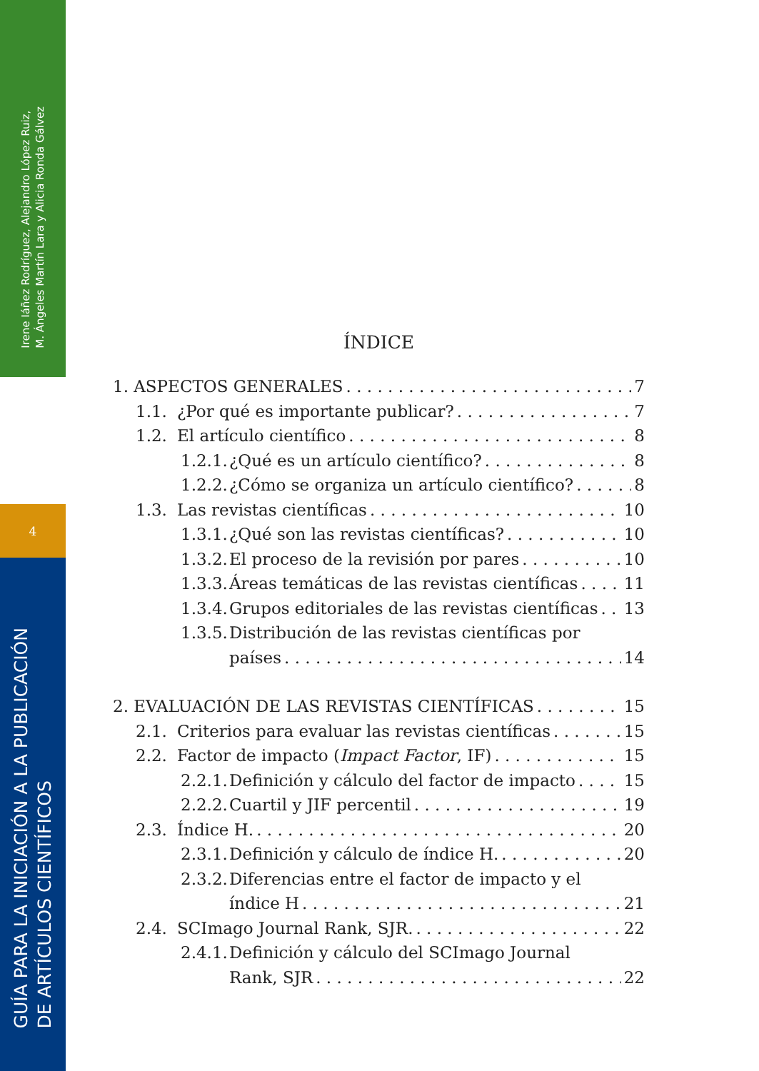Irene Iáñez Rodríguez, Alejandro López Ruiz,
M. Ángeles Martín Lara y Alicia Ronda Gálvez
4
GUÍA PARA LA INICIACIÓN A LA PUBLICACIÓN
DE ARTÍCULOS CIENTÍFICOS
ÍNDICE
1. ASPECTOS GENERALES 7
1.1. ¿Por qué es importante publicar? 7
1.2. El artículo científico 8
1.2.1. ¿Qué es un artículo científico? 8
1.2.2. ¿Cómo se organiza un artículo científico? 8
1.3. Las revistas científicas 10
1.3.1. ¿Qué son las revistas científicas? 10
1.3.2. El proceso de la revisión por pares 10
1.3.3. Áreas temáticas de las revistas científicas 11
1.3.4. Grupos editoriales de las revistas científicas 13
1.3.5. Distribución de las revistas científicas por
países 14
2. EVALUACIÓN DE LAS REVISTAS CIENTÍFICAS 15
2.1. Criterios para evaluar las revistas científicas 15
2.2. Factor de impacto (Impact Factor, IF) 15
2.2.1. Definición y cálculo del factor de impacto 15
2.2.2. Cuartil y JIF percentil 19
2.3. Índice H. 20
2.3.1. Definición y cálculo de índice H. 20
2.3.2. Diferencias entre el factor de impacto y el
índice H 21
2.4. SCImago Journal Rank, SJR. 22
2.4.1. Definición y cálculo del SCImago Journal
Rank, SJR 22